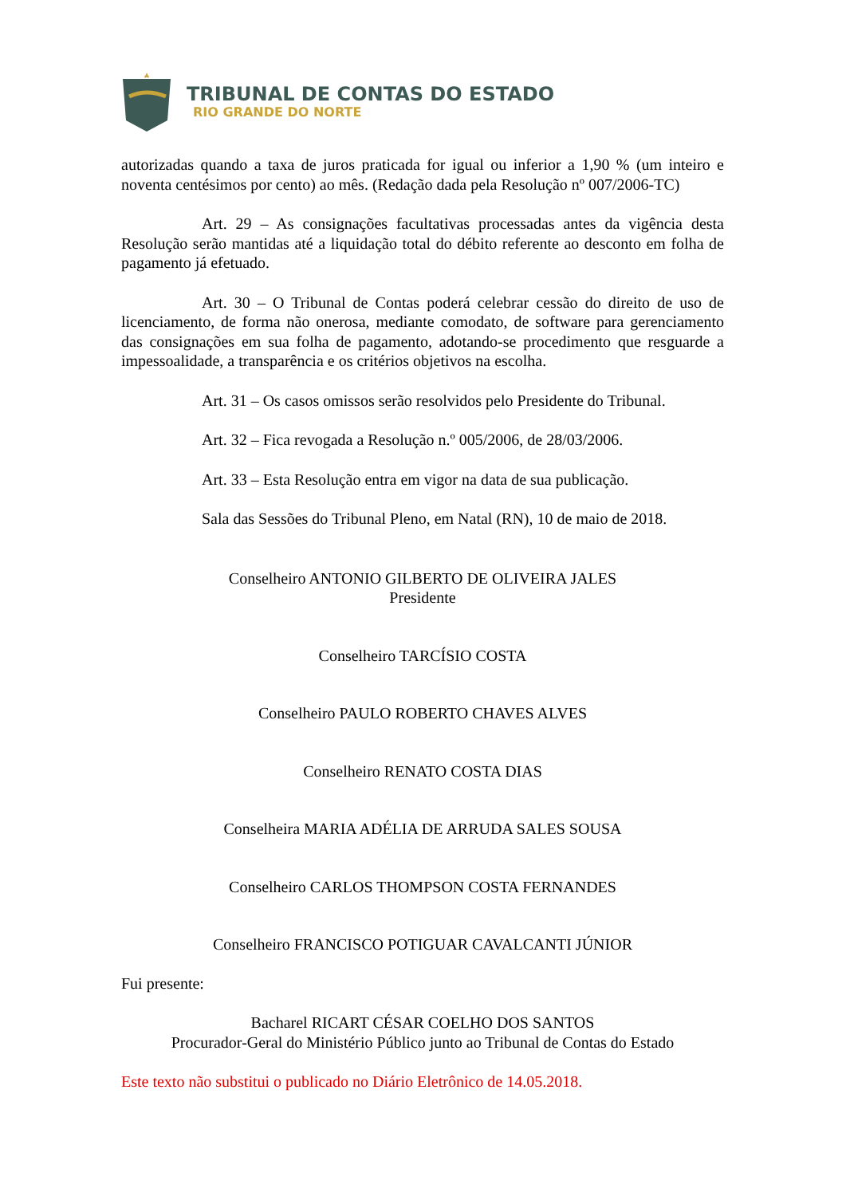TRIBUNAL DE CONTAS DO ESTADO
RIO GRANDE DO NORTE
autorizadas quando a taxa de juros praticada for igual ou inferior a 1,90 % (um inteiro e noventa centésimos por cento) ao mês. (Redação dada pela Resolução nº 007/2006-TC)
Art. 29 – As consignações facultativas processadas antes da vigência desta Resolução serão mantidas até a liquidação total do débito referente ao desconto em folha de pagamento já efetuado.
Art. 30 – O Tribunal de Contas poderá celebrar cessão do direito de uso de licenciamento, de forma não onerosa, mediante comodato, de software para gerenciamento das consignações em sua folha de pagamento, adotando-se procedimento que resguarde a impessoalidade, a transparência e os critérios objetivos na escolha.
Art. 31 – Os casos omissos serão resolvidos pelo Presidente do Tribunal.
Art. 32 – Fica revogada a Resolução n.º 005/2006, de 28/03/2006.
Art. 33 – Esta Resolução entra em vigor na data de sua publicação.
Sala das Sessões do Tribunal Pleno, em Natal (RN), 10 de maio de 2018.
Conselheiro ANTONIO GILBERTO DE OLIVEIRA JALES
Presidente
Conselheiro TARCÍSIO COSTA
Conselheiro PAULO ROBERTO CHAVES ALVES
Conselheiro RENATO COSTA DIAS
Conselheira MARIA ADÉLIA DE ARRUDA SALES SOUSA
Conselheiro CARLOS THOMPSON COSTA FERNANDES
Conselheiro FRANCISCO POTIGUAR CAVALCANTI JÚNIOR
Fui presente:
Bacharel RICART CÉSAR COELHO DOS SANTOS
Procurador-Geral do Ministério Público junto ao Tribunal de Contas do Estado
Este texto não substitui o publicado no Diário Eletrônico de 14.05.2018.